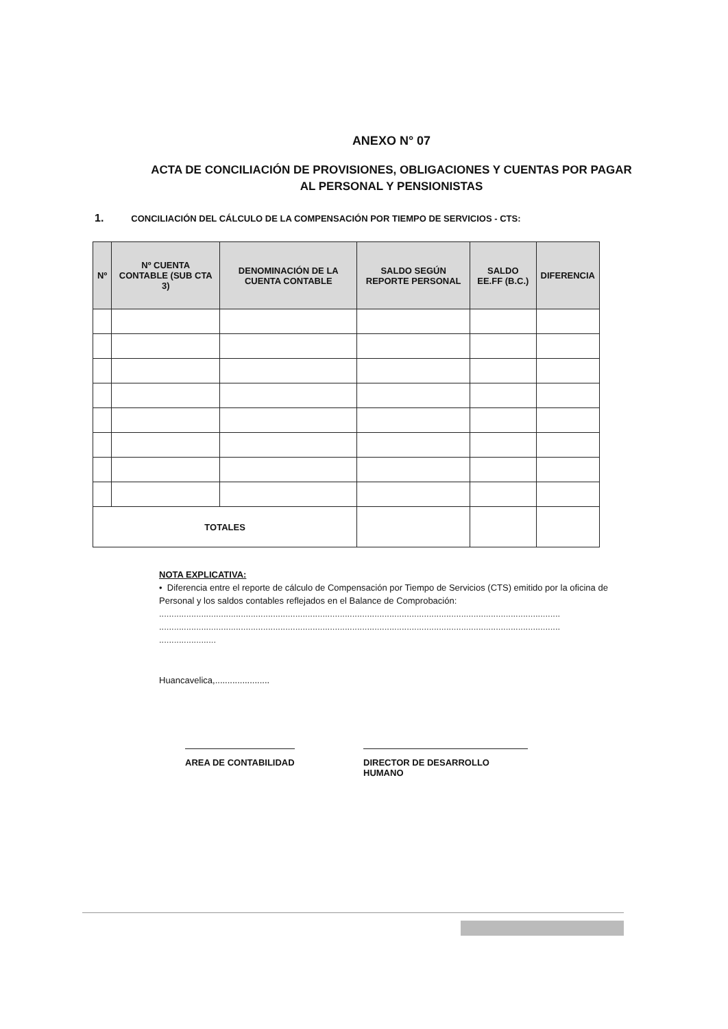ANEXO N° 07
ACTA DE CONCILIACIÓN DE PROVISIONES, OBLIGACIONES Y CUENTAS POR PAGAR AL PERSONAL Y PENSIONISTAS
1. CONCILIACIÓN DEL CÁLCULO DE LA COMPENSACIÓN POR TIEMPO DE SERVICIOS - CTS:
| Nº | Nº CUENTA CONTABLE (SUB CTA 3) | DENOMINACIÓN DE LA CUENTA CONTABLE | SALDO SEGÚN REPORTE PERSONAL | SALDO EE.FF (B.C.) | DIFERENCIA |
| --- | --- | --- | --- | --- | --- |
| TOTALES | | | | | |
NOTA EXPLICATIVA:
• Diferencia entre el reporte de cálculo de Compensación por Tiempo de Servicios (CTS) emitido por la oficina de Personal y los saldos contables reflejados en el Balance de Comprobación:
..................................................................................................................................................................
..................................................................................................................................................................
.......................
Huancavelica,......................
AREA DE CONTABILIDAD DIRECTOR DE DESARROLLO HUMANO